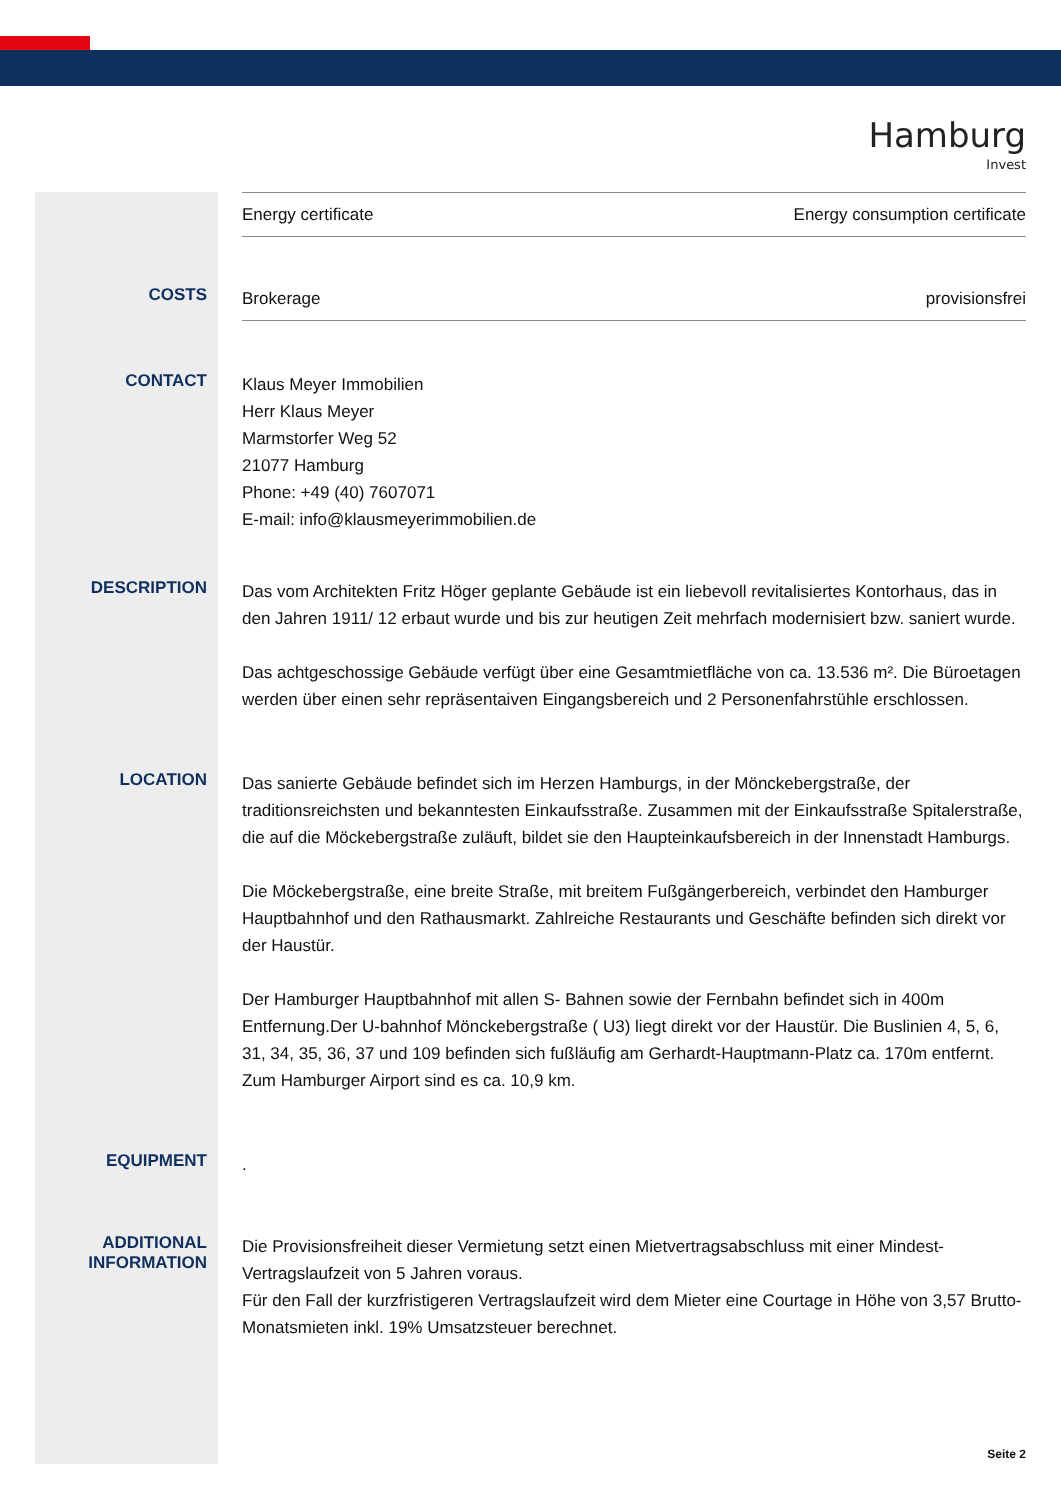Hamburg
Invest
| Energy certificate | Energy consumption certificate |
COSTS
| Brokerage | provisionsfrei |
CONTACT
Klaus Meyer Immobilien
Herr Klaus Meyer
Marmstorfer Weg 52
21077 Hamburg
Phone: +49 (40) 7607071
E-mail: info@klausmeyerimmobilien.de
DESCRIPTION
Das vom Architekten Fritz Höger geplante Gebäude ist ein liebevoll revitalisiertes Kontorhaus, das in den Jahren 1911/ 12 erbaut wurde und bis zur heutigen Zeit mehrfach modernisiert bzw. saniert wurde.
Das achtgeschossige Gebäude verfügt über eine Gesamtmietfläche von ca. 13.536 m². Die Büroetagen werden über einen sehr repräsentaiven Eingangsbereich und 2 Personenfahrstühle erschlossen.
LOCATION
Das sanierte Gebäude befindet sich im Herzen Hamburgs, in der Mönckebergstraße, der traditionsreichsten und bekanntesten Einkaufsstraße. Zusammen mit der Einkaufsstraße Spitalerstraße, die auf die Möckebergstraße zuläuft, bildet sie den Haupteinkaufsbereich in der Innenstadt Hamburgs.
Die Möckebergstraße, eine breite Straße, mit breitem Fußgängerbereich, verbindet den Hamburger Hauptbahnhof und den Rathausmarkt. Zahlreiche Restaurants und Geschäfte befinden sich direkt vor der Haustür.
Der Hamburger Hauptbahnhof mit allen S- Bahnen sowie der Fernbahn befindet sich in 400m Entfernung.Der U-bahnhof Mönckebergstraße ( U3) liegt direkt vor der Haustür. Die Buslinien 4, 5, 6, 31, 34, 35, 36, 37 und 109 befinden sich fußläufig am Gerhardt-Hauptmann-Platz ca. 170m entfernt. Zum Hamburger Airport sind es ca. 10,9 km.
EQUIPMENT
.
ADDITIONAL INFORMATION
Die Provisionsfreiheit dieser Vermietung setzt einen Mietvertragsabschluss mit einer Mindest-Vertragslaufzeit von 5 Jahren voraus.
Für den Fall der kurzfristigeren Vertragslaufzeit wird dem Mieter eine Courtage in Höhe von 3,57 Brutto-Monatsmieten inkl. 19% Umsatzsteuer berechnet.
Seite 2